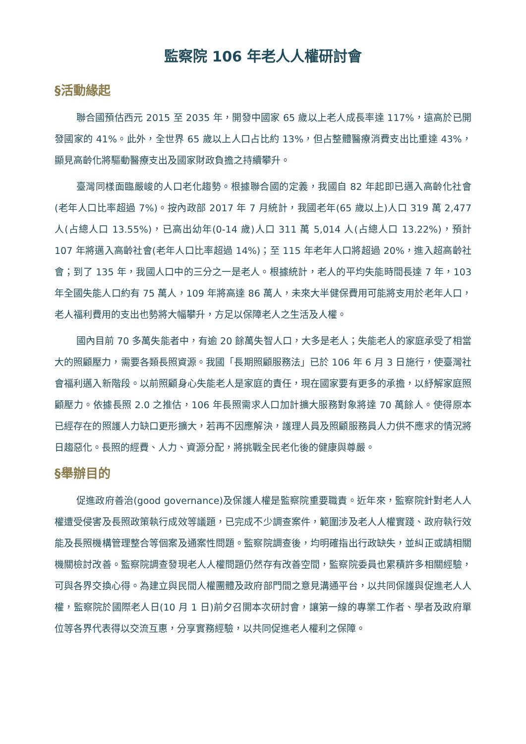監察院 106 年老人人權研討會
§活動緣起
聯合國預估西元 2015 至 2035 年，開發中國家 65 歲以上老人成長率達 117%，遠高於已開發國家的 41%。此外，全世界 65 歲以上人口占比約 13%，但占整體醫療消費支出比重達 43%，顯見高齡化將驅動醫療支出及國家財政負擔之持續攀升。
臺灣同樣面臨嚴峻的人口老化趨勢。根據聯合國的定義，我國自 82 年起即已邁入高齡化社會(老年人口比率超過 7%)。按內政部 2017 年 7 月統計，我國老年(65 歲以上)人口 319 萬 2,477 人(占總人口 13.55%)，已高出幼年(0-14 歲)人口 311 萬 5,014 人(占總人口 13.22%)，預計 107 年將邁入高齡社會(老年人口比率超過 14%)；至 115 年老年人口將超過 20%，進入超高齡社會；到了 135 年，我國人口中的三分之一是老人。根據統計，老人的平均失能時間長達 7 年，103 年全國失能人口約有 75 萬人，109 年將高達 86 萬人，未來大半健保費用可能將支用於老年人口，老人福利費用的支出也勢將大幅攀升，方足以保障老人之生活及人權。
國內目前 70 多萬失能者中，有逾 20 餘萬失智人口，大多是老人；失能老人的家庭承受了相當大的照顧壓力，需要各類長照資源。我國「長期照顧服務法」已於 106 年 6 月 3 日施行，使臺灣社會福利邁入新階段。以前照顧身心失能老人是家庭的責任，現在國家要有更多的承擔，以紓解家庭照顧壓力。依據長照 2.0 之推估，106 年長照需求人口加計擴大服務對象將達 70 萬餘人。使得原本已經存在的照護人力缺口更形擴大，若再不因應解決，護理人員及照顧服務員人力供不應求的情況將日趨惡化。長照的經費、人力、資源分配，將挑戰全民老化後的健康與尊嚴。
§舉辦目的
促進政府善治(good governance)及保護人權是監察院重要職責。近年來，監察院針對老人人權遭受侵害及長照政策執行成效等議題，已完成不少調查案件，範圍涉及老人人權實踐、政府執行效能及長照機構管理整合等個案及通案性問題。監察院調查後，均明確指出行政缺失，並糾正或請相關機關檢討改善。監察院調查發現老人人權問題仍然存有改善空間，監察院委員也累積許多相關經驗，可與各界交換心得。為建立與民間人權團體及政府部門間之意見溝通平台，以共同保護與促進老人人權，監察院於國際老人日(10 月 1 日)前夕召開本次研討會，讓第一線的專業工作者、學者及政府單位等各界代表得以交流互惠，分享實務經驗，以共同促進老人權利之保障。